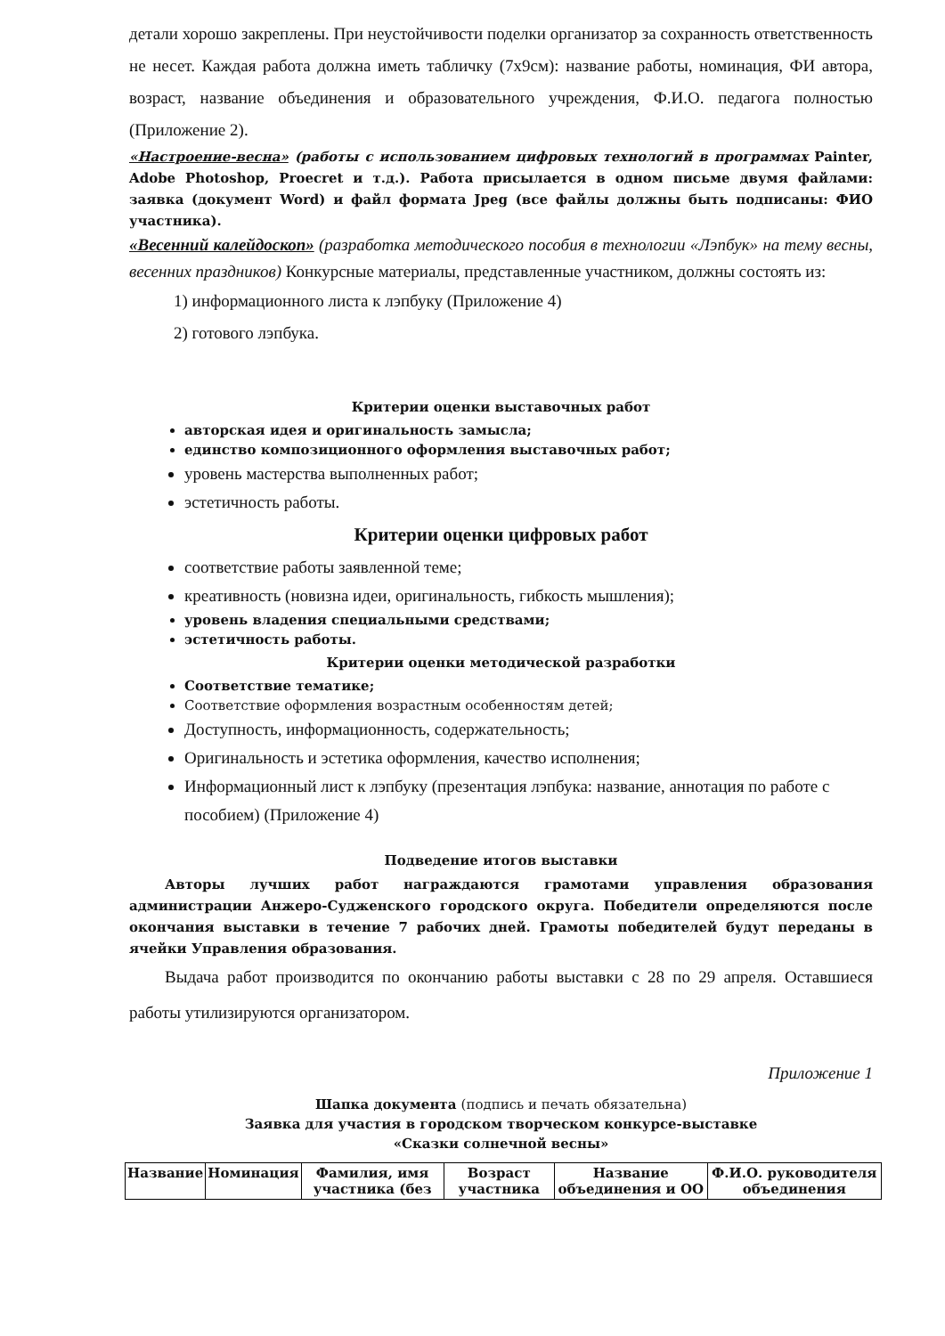детали хорошо закреплены. При неустойчивости поделки организатор за сохранность ответственность не несет. Каждая работа должна иметь табличку (7х9см): название работы, номинация, ФИ автора, возраст, название объединения и образовательного учреждения, Ф.И.О. педагога полностью (Приложение 2).
«Настроение-весна» (работы с использованием цифровых технологий в программах Painter, Adobe Photoshop, Proecret и т.д.). Работа присылается в одном письме двумя файлами: заявка (документ Word) и файл формата Jpeg (все файлы должны быть подписаны: ФИО участника).
«Весенний калейдоскоп» (разработка методического пособия в технологии «Лэпбук» на тему весны, весенних праздников) Конкурсные материалы, представленные участником, должны состоять из:
1) информационного листа к лэпбуку (Приложение 4)
2) готового лэпбука.
Критерии оценки выставочных работ
авторская идея и оригинальность замысла;
единство композиционного оформления выставочных работ;
уровень мастерства выполненных работ;
эстетичность работы.
Критерии оценки цифровых работ
соответствие работы заявленной теме;
креативность (новизна идеи, оригинальность, гибкость мышления);
уровень владения специальными средствами;
эстетичность работы.
Критерии оценки методической разработки
Соответствие тематике;
Соответствие оформления возрастным особенностям детей;
Доступность, информационность, содержательность;
Оригинальность и эстетика оформления, качество исполнения;
Информационный лист к лэпбуку (презентация лэпбука: название, аннотация по работе с пособием) (Приложение 4)
Подведение итогов выставки
Авторы лучших работ награждаются грамотами управления образования администрации Анжеро-Судженского городского округа. Победители определяются после окончания выставки в течение 7 рабочих дней. Грамоты победителей будут переданы в ячейки Управления образования.
Выдача работ производится по окончанию работы выставки с 28 по 29 апреля. Оставшиеся работы утилизируются организатором.
Приложение 1
Шапка документа (подпись и печать обязательна)
Заявка для участия в городском творческом конкурсе-выставке
«Сказки солнечной весны»
| Название | Номинация | Фамилия, имя участника (без | Возраст участника | Название объединения и ОО | Ф.И.О. руководителя объединения |
| --- | --- | --- | --- | --- | --- |